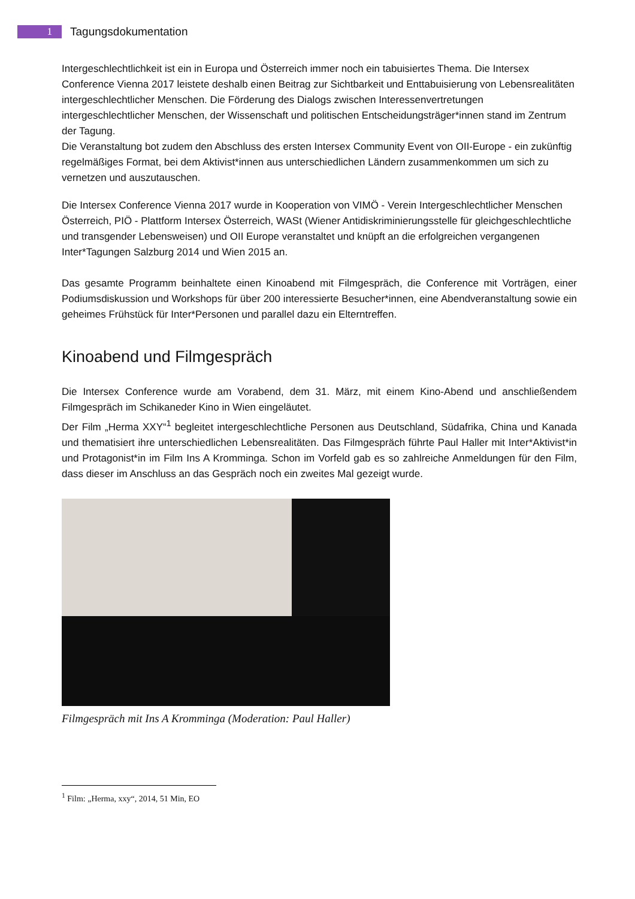1
Tagungsdokumentation
Intergeschlechtlichkeit ist ein in Europa und Österreich immer noch ein tabuisiertes Thema. Die Intersex Conference Vienna 2017 leistete deshalb einen Beitrag zur Sichtbarkeit und Enttabuisierung von Lebensrealitäten intergeschlechtlicher Menschen. Die Förderung des Dialogs zwischen Interessenvertretungen intergeschlechtlicher Menschen, der Wissenschaft und politischen Entscheidungsträger*innen stand im Zentrum der Tagung.
Die Veranstaltung bot zudem den Abschluss des ersten Intersex Community Event von OII-Europe - ein zukünftig regelmäßiges Format, bei dem Aktivist*innen aus unterschiedlichen Ländern zusammenkommen um sich zu vernetzen und auszutauschen.
Die Intersex Conference Vienna 2017 wurde in Kooperation von VIMÖ - Verein Intergeschlechtlicher Menschen Österreich, PIÖ - Plattform Intersex Österreich, WASt (Wiener Antidiskriminierungsstelle für gleichgeschlechtliche und transgender Lebensweisen) und OII Europe veranstaltet und knüpft an die erfolgreichen vergangenen Inter*Tagungen Salzburg 2014 und Wien 2015 an.
Das gesamte Programm beinhaltete einen Kinoabend mit Filmgespräch, die Conference mit Vorträgen, einer Podiumsdiskussion und Workshops für über 200 interessierte Besucher*innen, eine Abendveranstaltung sowie ein geheimes Frühstück für Inter*Personen und parallel dazu ein Elterntreffen.
Kinoabend und Filmgespräch
Die Intersex Conference wurde am Vorabend, dem 31. März, mit einem Kino-Abend und anschließendem Filmgespräch im Schikaneder Kino in Wien eingeläutet.
Der Film „Herma XXY“<sup>1</sup> begleitet intergeschlechtliche Personen aus Deutschland, Südafrika, China und Kanada und thematisiert ihre unterschiedlichen Lebensrealitäten. Das Filmgespräch führte Paul Haller mit Inter*Aktivist*in und Protagonist*in im Film Ins A Kromminga. Schon im Vorfeld gab es so zahlreiche Anmeldungen für den Film, dass dieser im Anschluss an das Gespräch noch ein zweites Mal gezeigt wurde.
Filmgespräch mit Ins A Kromminga (Moderation: Paul Haller)
<sup>1</sup> Film: „Herma, xxy“, 2014, 51 Min, EO